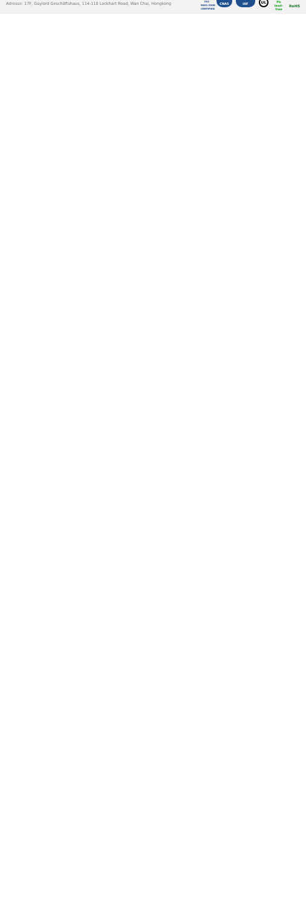Adresse: 17F, Gaylord Geschäftshaus, 114-118 Lockhart Road, Wan Chai, Hongkong
ISO
9001:2008
CERTIFIED
CNAS IAF
UL
Pb
lead-free
RoHS